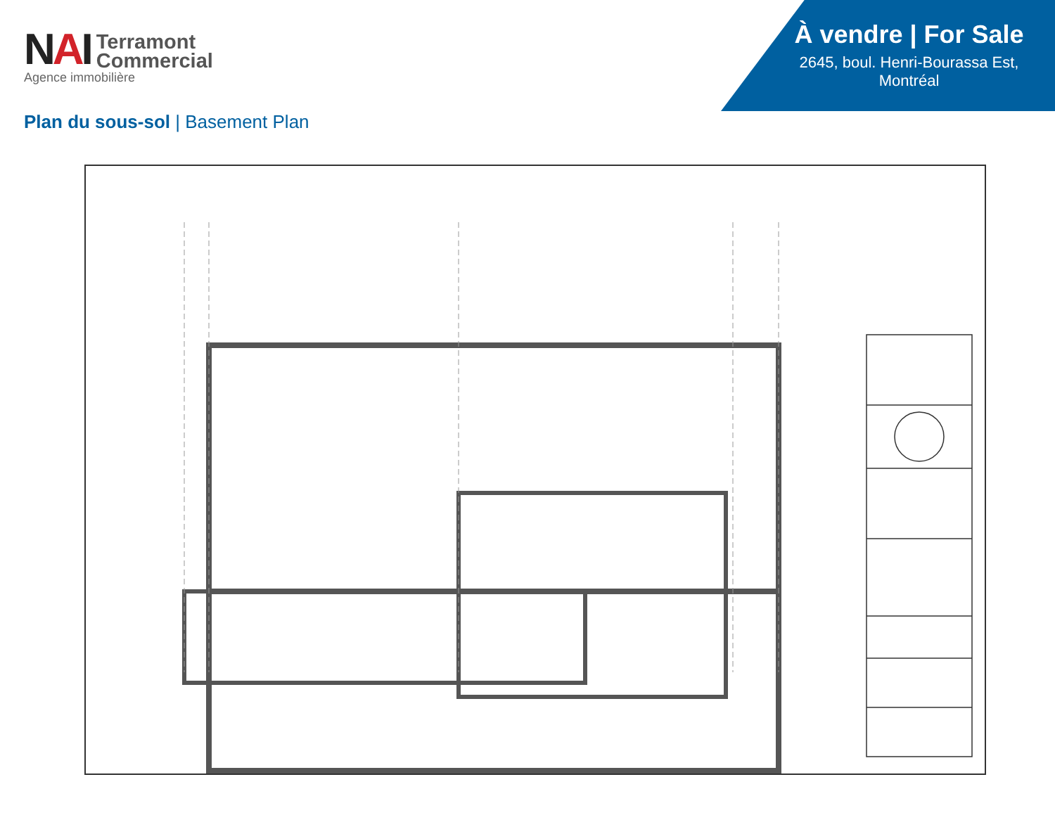NAI
Terramont
Commercial
Agence immobilière
À vendre | For Sale
2645, boul. Henri-Bourassa Est,
Montréal
Plan du sous-sol | Basement Plan